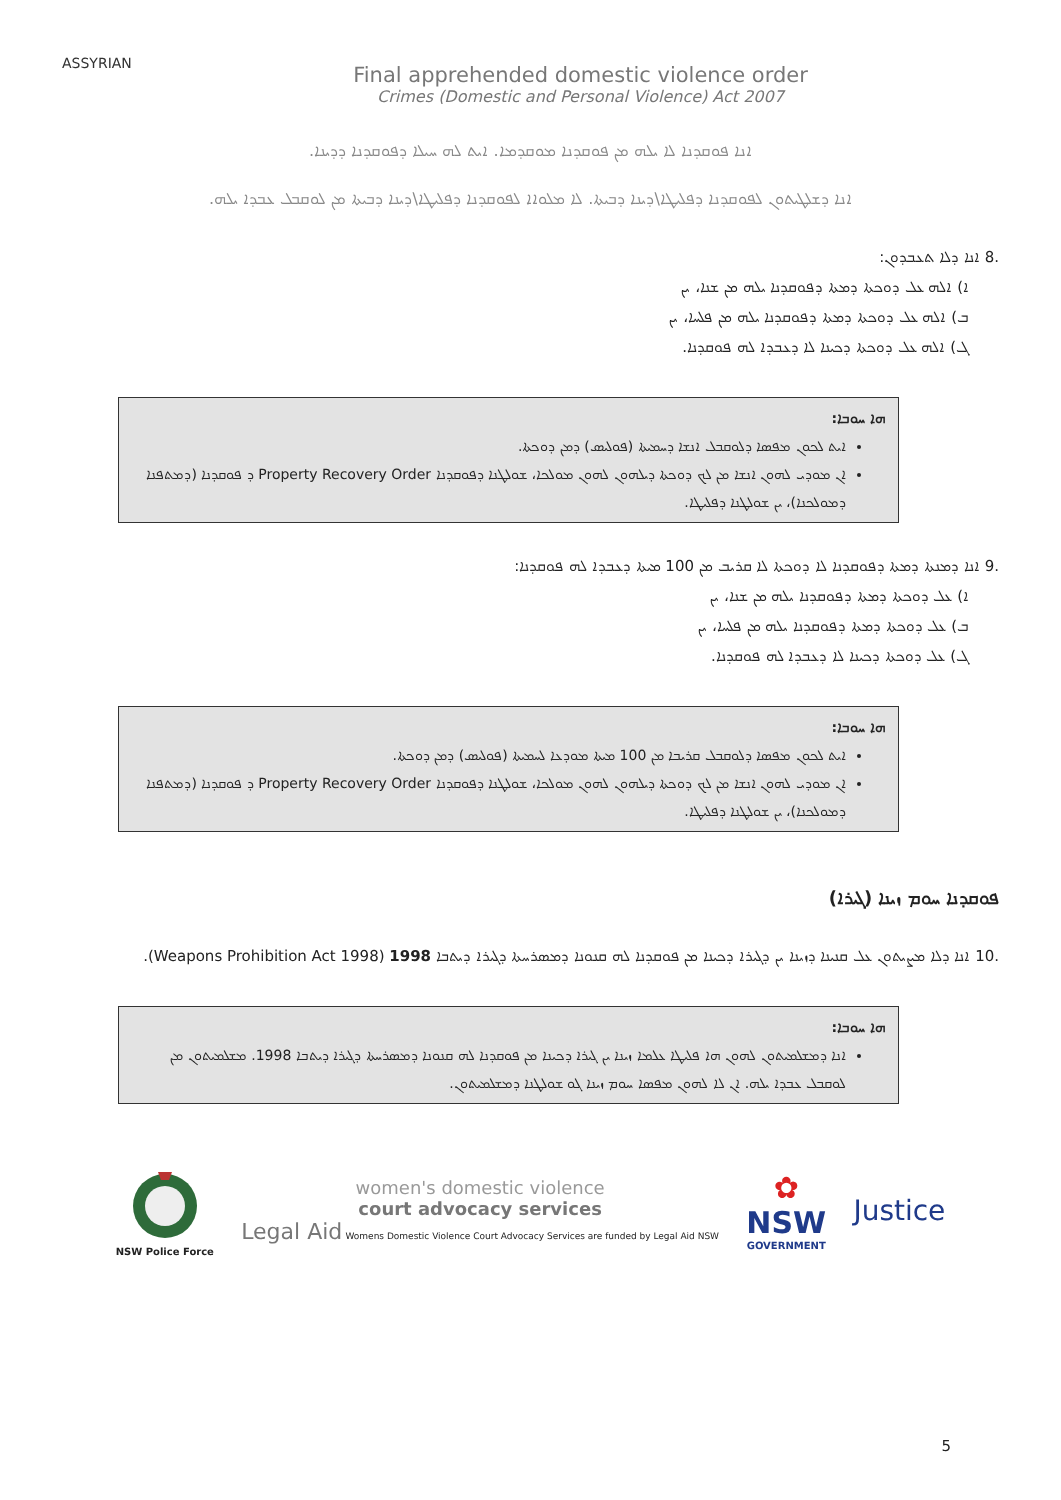ASSYRIAN
Final apprehended domestic violence order
Crimes (Domestic and Personal Violence) Act 2007
ܐܢܐ ܦܘܩܕܢܐ ܠܐ ܝܠܗ ܡܢ ܦܘܩܕܢܐ ܡܘܩܕܡܐ. ܐܝܬ ܠܗ ܚܝܠܐ ܕܦܘܩܕܢܐ ܕܕܝܢܐ.
ܐܢܐ ܕܫܠܛܝܬܘܢ ܠܦܘܩܕܢܐ ܕܦܠܝܛܐ\ܕܝܢܐ ܕܒܝܬܐ. ܠܐ ܡܠܘܐܐ ܠܦܘܩܕܢܐ ܕܦܠܝܛܐ\ܕܝܢܐ ܕܒܝܬܐ ܡܢ ܠܘܩܒܠ ܥܒܕܐ ܝܠܗ.
.8 ܐܢܐ ܕܠܐ ܬܥܒܕܘܢ:
ܐ) ܐܠܗ ܥܠ ܕܘܟܬܐ ܕܡܬܐ ܕܦܘܩܕܢܐ ܝܠܗ ܡܢ ܫܢܐ، ܝܢ
ܒ) ܐܠܗ ܥܠ ܕܘܟܬܐ ܕܡܬܐ ܕܦܘܩܕܢܐ ܝܠܗ ܡܢ ܦܠܚܐ، ܝܢ
ܓ) ܐܠܗ ܥܠ ܕܘܟܬܐ ܕܟܝܢܐ ܠܐ ܕܥܒܕܐ ܠܗ ܦܘܩܕܢܐ.
ܗܐ ܚܘܒܐ:
ܐܝܬ ܠܟܘܢ ܡܦܣܐ ܕܠܘܩܒܠ ܐܢܫܐ ܕܚܡܝܬܐ (ܦܘܠܝܣ) ܕܡܢ ܕܘܟܬܐ.
ܐܢ ܡܘܕܝ ܠܗܘܢ ܐܢܫܐ ܡܢ ܠܟ ܕܘܟܬܐ ܕܝܠܗܘܢ ܠܗܘܢ ܡܘܠܟܐ، ܫܘܠܛܢܐ ܕܦܘܩܕܢܐ Property Recovery Order ܕ ܦܘܩܕܢܐ (ܕܡܬܦܢܐ ܕܡܘܠܟܢܐ)، ܝܢ ܫܘܠܛܢܐ ܕܦܠܝܛܐ.
.9 ܐܢܐ ܕܡܢܬܐ ܕܡܬܐ ܕܦܘܩܕܢܐ ܠܐ ܕܘܟܬܐ ܠܐ ܩܪܝܒ ܡܢ 100 ܡܝܬܐ ܕܥܒܕܐ ܠܗ ܦܘܩܕܢܐ:
ܐ) ܥܠ ܕܘܟܬܐ ܕܡܬܐ ܕܦܘܩܕܢܐ ܝܠܗ ܡܢ ܫܢܐ، ܝܢ
ܒ) ܥܠ ܕܘܟܬܐ ܕܡܬܐ ܕܦܘܩܕܢܐ ܝܠܗ ܡܢ ܦܠܚܐ، ܝܢ
ܓ) ܥܠ ܕܘܟܬܐ ܕܟܝܢܐ ܠܐ ܕܥܒܕܐ ܠܗ ܦܘܩܕܢܐ.
ܗܐ ܚܘܒܐ:
ܐܝܬ ܠܟܘܢ ܡܦܣܐ ܕܠܘܩܒܠ ܩܪܝܒܐ ܡܢ 100 ܡܝܬܐ ܡܘܕܥܐ ܠܚܡܝܬܐ (ܦܘܠܝܣ) ܕܡܢ ܕܘܟܬܐ.
ܐܢ ܡܘܕܝ ܠܗܘܢ ܐܢܫܐ ܡܢ ܠܟ ܕܘܟܬܐ ܕܝܠܗܘܢ ܠܗܘܢ ܡܘܠܟܐ، ܫܘܠܛܢܐ ܕܦܘܩܕܢܐ Property Recovery Order ܕ ܦܘܩܕܢܐ (ܕܡܬܦܢܐ ܕܡܘܠܟܢܐ)، ܝܢ ܫܘܠܛܢܐ ܕܦܠܝܛܐ.
ܦܘܩܕܢܐ ܚܘܡ ܙܝܢܐ (ܓܝܪܐ)
.10 ܐܢܐ ܕܠܐ ܡܨܝܬܘܢ ܥܠ ܩܢܝܢܐ ܕܙܝܢܐ ܝܢ ܕܓܝܪܐ ܕܟܝܢܐ ܡܢ ܦܘܩܕܢܐ ܠܗ ܩܢܘܢܐ ܕܡܣܪܚܬܐ ܕܓܝܪܐ ܕܝܬܒܐ 1998 (Weapons Prohibition Act 1998).
ܗܐ ܚܘܒܐ:
ܐܢܐ ܕܡܫܠܡܝܬܘܢ ܠܗܘܢ ܗܐ ܦܠܝܛܐ ܥܠܡܐ ܙܝܢܐ ܝܢ ܓܝܪܐ ܕܟܝܢܐ ܡܢ ܦܘܩܕܢܐ ܠܗ ܩܢܘܢܐ ܕܡܣܪܚܬܐ ܕܓܝܪܐ ܕܝܬܒܐ 1998. ܡܫܠܡܝܬܘܢ ܡܢ ܠܘܩܒܠ ܥܒܕܐ ܝܠܗ. ܐܢ ܠܐ ܠܗܘܢ ܡܦܣܐ ܚܘܡ ܙܝܢܐ ܓܘ ܫܘܠܛܢܐ ܕܡܫܠܡܝܬܘܢ.
NSW Police Force
women's domestic violence
court advocacy services
Legal Aid Womens Domestic Violence Court Advocacy Services are funded by Legal Aid NSW
✿
NSW
GOVERNMENT
Justice
5